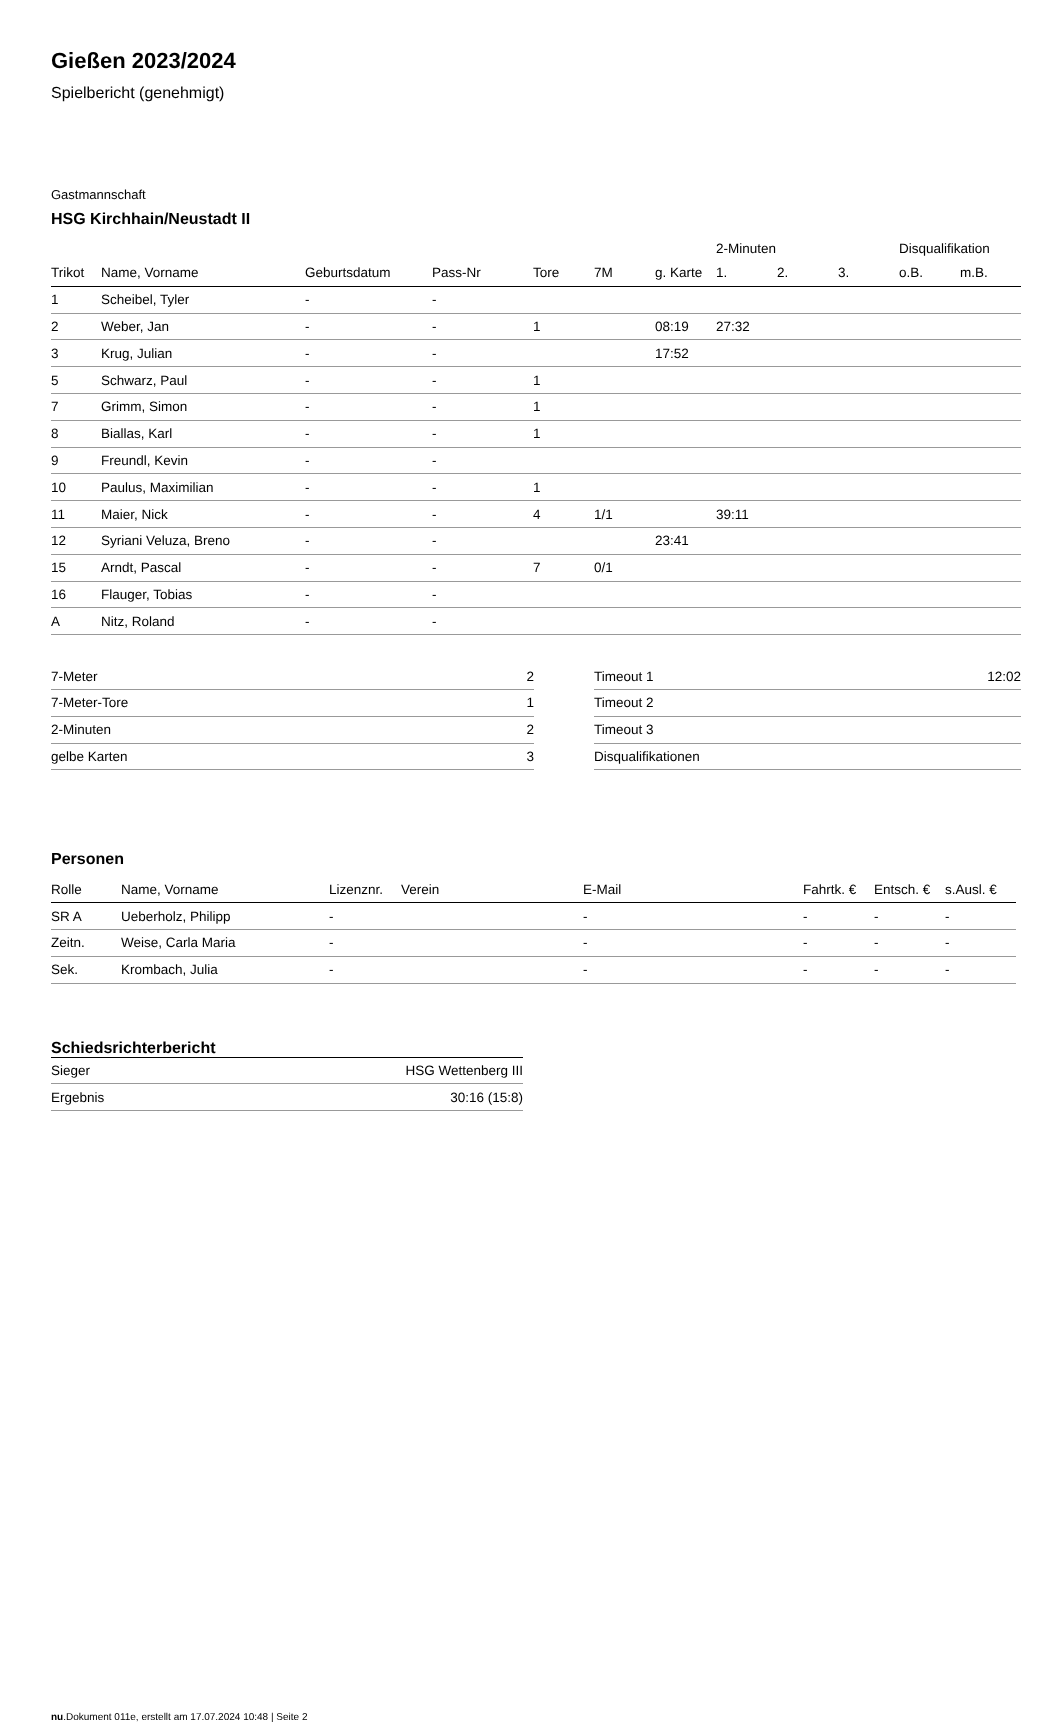Gießen 2023/2024
Spielbericht (genehmigt)
Gastmannschaft
HSG Kirchhain/Neustadt II
| | | | | | | | 2-Minuten | | | Disqualifikation | |
| Trikot | Name, Vorname | Geburtsdatum | Pass-Nr | Tore | 7M | g. Karte | 1. | 2. | 3. | o.B. | m.B. |
| 1 | Scheibel, Tyler | - | - | | | | | | | | |
| 2 | Weber, Jan | - | - | 1 | | 08:19 | 27:32 | | | | |
| 3 | Krug, Julian | - | - | | | 17:52 | | | | | |
| 5 | Schwarz, Paul | - | - | 1 | | | | | | | |
| 7 | Grimm, Simon | - | - | 1 | | | | | | | |
| 8 | Biallas, Karl | - | - | 1 | | | | | | | |
| 9 | Freundl, Kevin | - | - | | | | | | | | |
| 10 | Paulus, Maximilian | - | - | 1 | | | | | | | |
| 11 | Maier, Nick | - | - | 4 | 1/1 | | 39:11 | | | | |
| 12 | Syriani Veluza, Breno | - | - | | | 23:41 | | | | | |
| 15 | Arndt, Pascal | - | - | 7 | 0/1 | | | | | | |
| 16 | Flauger, Tobias | - | - | | | | | | | | |
| A | Nitz, Roland | - | - | | | | | | | | |
| 7-Meter | 2 |
| 7-Meter-Tore | 1 |
| 2-Minuten | 2 |
| gelbe Karten | 3 |
| Timeout 1 | 12:02 |
| Timeout 2 | |
| Timeout 3 | |
| Disqualifikationen | |
Personen
| Rolle | Name, Vorname | Lizenznr. | Verein | E-Mail | Fahrtk. € | Entsch. € | s.Ausl. € |
| --- | --- | --- | --- | --- | --- | --- | --- |
| SR A | Ueberholz, Philipp | - | | - | - | - | - |
| Zeitn. | Weise, Carla Maria | - | | - | - | - | - |
| Sek. | Krombach, Julia | - | | - | - | - | - |
Schiedsrichterbericht
| Sieger | HSG Wettenberg III |
| Ergebnis | 30:16 (15:8) |
nu.Dokument 011e, erstellt am 17.07.2024 10:48 | Seite 2